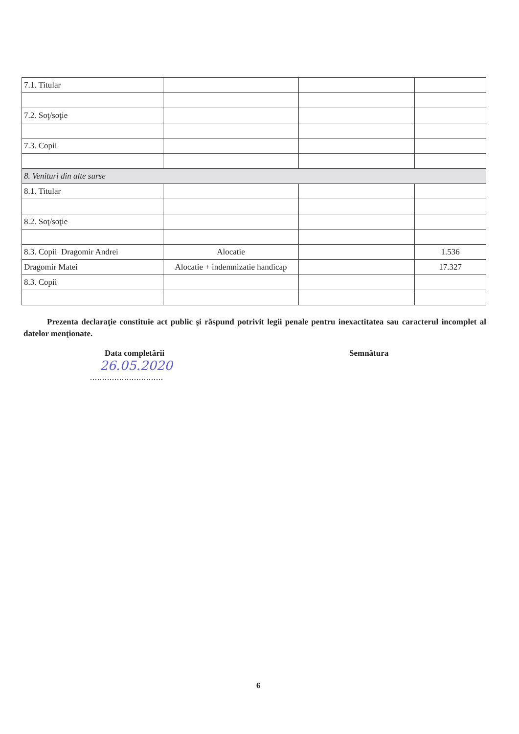| 7.1. Titular | | | |
| 7.2. Soţ/soţie | | | |
| 7.3. Copii | | | |
| 8. Venituri din alte surse | | | |
| 8.1. Titular | | | |
| 8.2. Soţ/soţie | | | |
| 8.3. Copii Dragomir Andrei | Alocatie | | 1.536 |
| Dragomir Matei | Alocatie + indemnizatie handicap | | 17.327 |
| 8.3. Copii | | | |
Prezenta declaraţie constituie act public şi răspund potrivit legii penale pentru inexactitatea sau caracterul incomplet al datelor menţionate.
Data completării Semnătura
26.05.2020
..............................
6